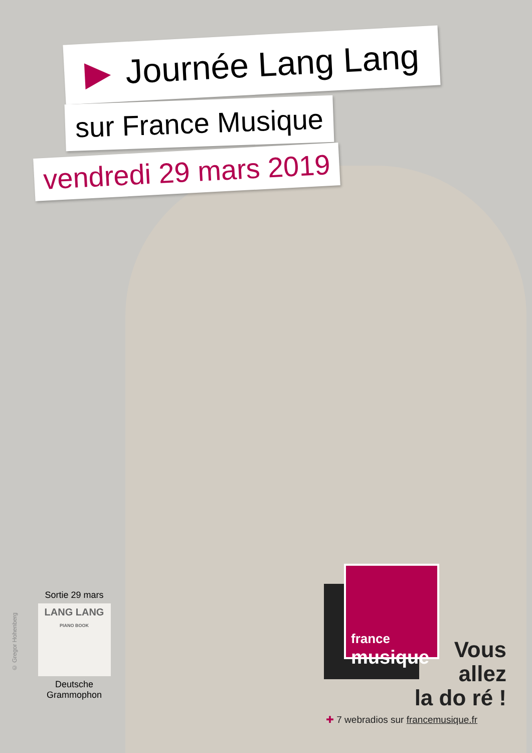▶ Journée Lang Lang
sur France Musique
vendredi 29 mars 2019
Sortie 29 mars
LANG LANG
PIANO BOOK
Deutsche Grammophon
© Gregor Hohenberg
france
musique
Vous
allez
la do ré !
✚ 7 webradios sur francemusique.fr